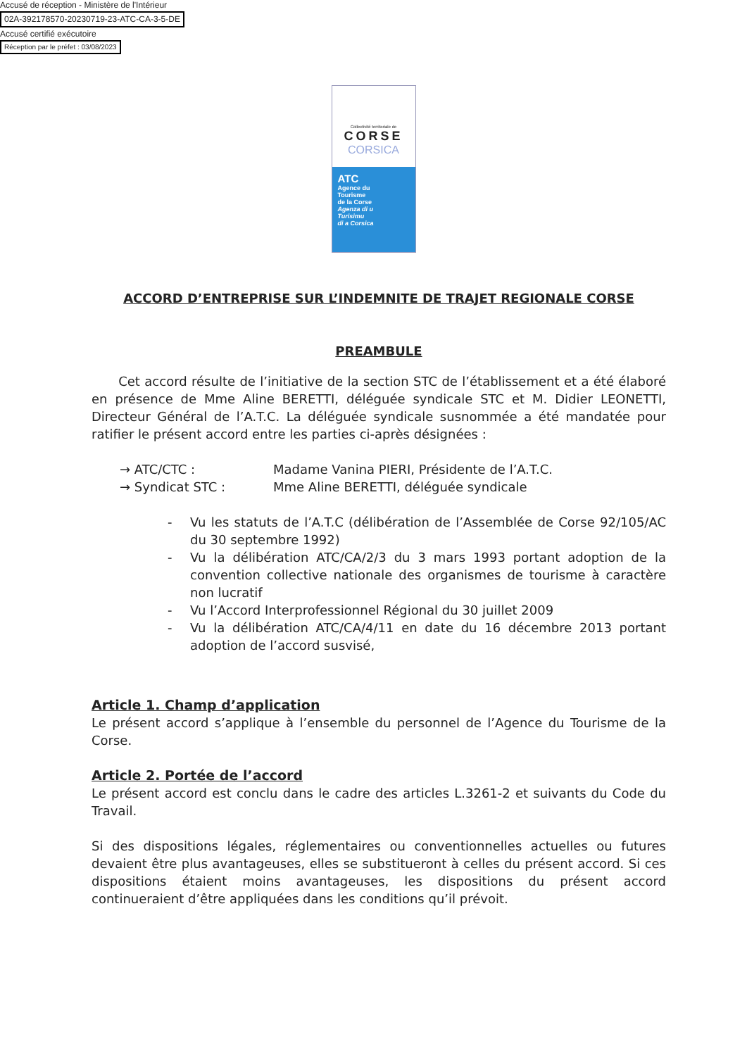Accusé de réception - Ministère de l'Intérieur
02A-392178570-20230719-23-ATC-CA-3-5-DE
Accusé certifié exécutoire
Réception par le préfet : 03/08/2023
Collectivité territoriale de
CORSE
CORSICA
ATC
Agence du
Tourisme
de la Corse
Agenza di u
Turisimu
di a Corsica
ACCORD D’ENTREPRISE SUR L’INDEMNITE DE TRAJET REGIONALE CORSE
PREAMBULE
Cet accord résulte de l’initiative de la section STC de l’établissement et a été élaboré en présence de Mme Aline BERETTI, déléguée syndicale STC et M. Didier LEONETTI, Directeur Général de l’A.T.C. La déléguée syndicale susnommée a été mandatée pour ratifier le présent accord entre les parties ci-après désignées :
→ ATC/CTC : Madame Vanina PIERI, Présidente de l’A.T.C.
→ Syndicat STC : Mme Aline BERETTI, déléguée syndicale
- Vu les statuts de l’A.T.C (délibération de l’Assemblée de Corse 92/105/AC du 30 septembre 1992)
- Vu la délibération ATC/CA/2/3 du 3 mars 1993 portant adoption de la convention collective nationale des organismes de tourisme à caractère non lucratif
- Vu l’Accord Interprofessionnel Régional du 30 juillet 2009
- Vu la délibération ATC/CA/4/11 en date du 16 décembre 2013 portant adoption de l’accord susvisé,
Article 1. Champ d’application
Le présent accord s’applique à l’ensemble du personnel de l’Agence du Tourisme de la Corse.
Article 2. Portée de l’accord
Le présent accord est conclu dans le cadre des articles L.3261-2 et suivants du Code du Travail.
Si des dispositions légales, réglementaires ou conventionnelles actuelles ou futures devaient être plus avantageuses, elles se substitueront à celles du présent accord. Si ces dispositions étaient moins avantageuses, les dispositions du présent accord continueraient d’être appliquées dans les conditions qu’il prévoit.